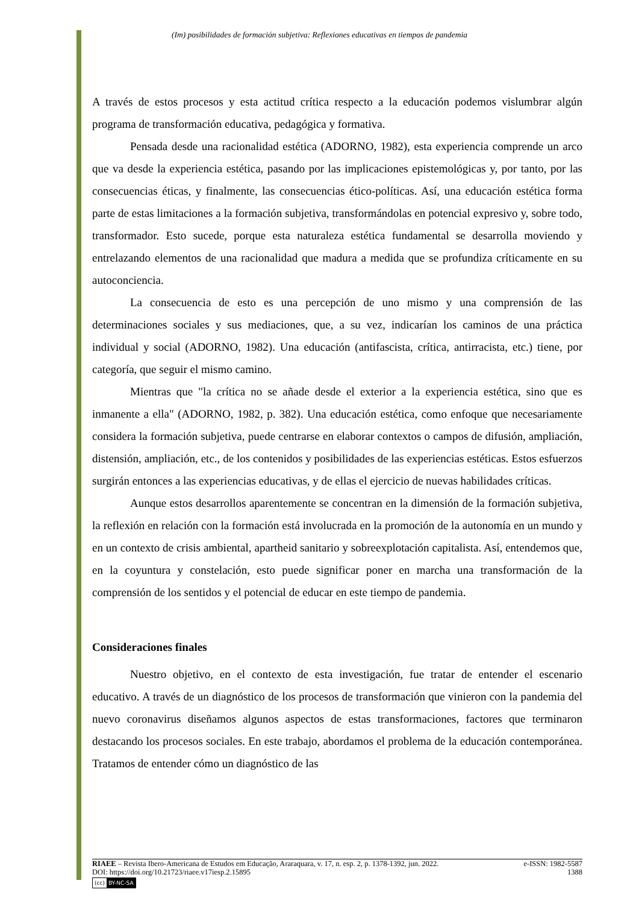(Im) posibilidades de formación subjetiva: Reflexiones educativas en tiempos de pandemia
A través de estos procesos y esta actitud crítica respecto a la educación podemos vislumbrar algún programa de transformación educativa, pedagógica y formativa.
Pensada desde una racionalidad estética (ADORNO, 1982), esta experiencia comprende un arco que va desde la experiencia estética, pasando por las implicaciones epistemológicas y, por tanto, por las consecuencias éticas, y finalmente, las consecuencias ético-políticas. Así, una educación estética forma parte de estas limitaciones a la formación subjetiva, transformándolas en potencial expresivo y, sobre todo, transformador. Esto sucede, porque esta naturaleza estética fundamental se desarrolla moviendo y entrelazando elementos de una racionalidad que madura a medida que se profundiza críticamente en su autoconciencia.
La consecuencia de esto es una percepción de uno mismo y una comprensión de las determinaciones sociales y sus mediaciones, que, a su vez, indicarían los caminos de una práctica individual y social (ADORNO, 1982). Una educación (antifascista, crítica, antirracista, etc.) tiene, por categoría, que seguir el mismo camino.
Mientras que "la crítica no se añade desde el exterior a la experiencia estética, sino que es inmanente a ella" (ADORNO, 1982, p. 382). Una educación estética, como enfoque que necesariamente considera la formación subjetiva, puede centrarse en elaborar contextos o campos de difusión, ampliación, distensión, ampliación, etc., de los contenidos y posibilidades de las experiencias estéticas. Estos esfuerzos surgirán entonces a las experiencias educativas, y de ellas el ejercicio de nuevas habilidades críticas.
Aunque estos desarrollos aparentemente se concentran en la dimensión de la formación subjetiva, la reflexión en relación con la formación está involucrada en la promoción de la autonomía en un mundo y en un contexto de crisis ambiental, apartheid sanitario y sobreexplotación capitalista. Así, entendemos que, en la coyuntura y constelación, esto puede significar poner en marcha una transformación de la comprensión de los sentidos y el potencial de educar en este tiempo de pandemia.
Consideraciones finales
Nuestro objetivo, en el contexto de esta investigación, fue tratar de entender el escenario educativo. A través de un diagnóstico de los procesos de transformación que vinieron con la pandemia del nuevo coronavirus diseñamos algunos aspectos de estas transformaciones, factores que terminaron destacando los procesos sociales. En este trabajo, abordamos el problema de la educación contemporánea. Tratamos de entender cómo un diagnóstico de las
RIAEE – Revista Ibero-Americana de Estudos em Educação, Araraquara, v. 17, n. esp. 2, p. 1378-1392, jun. 2022. e-ISSN: 1982-5587
DOI: https://doi.org/10.21723/riaee.v17iesp.2.15895 1388
(cc) BY-NC-SA